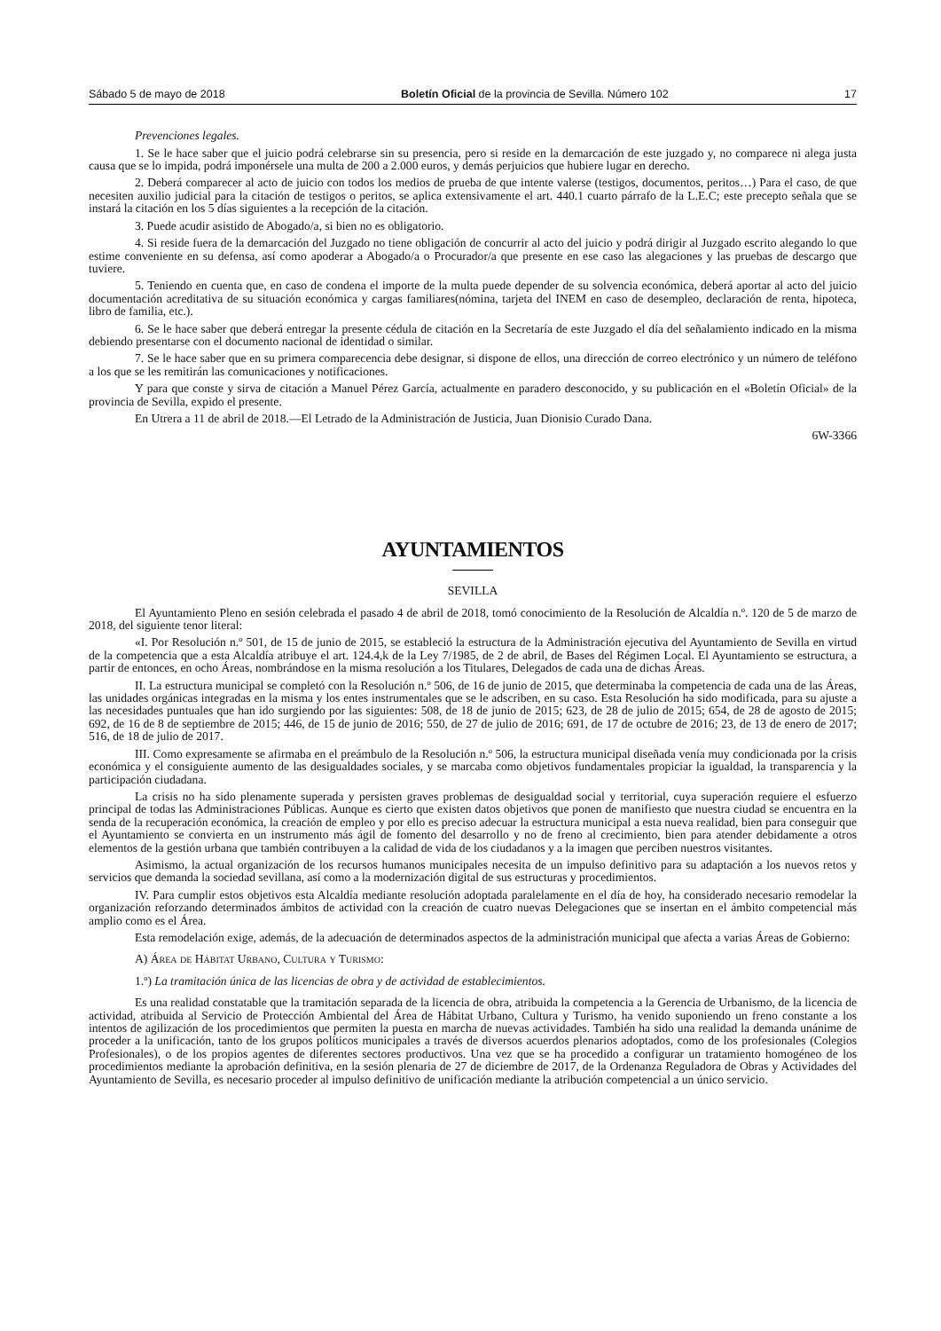Sábado 5 de mayo de 2018 Boletín Oficial de la provincia de Sevilla. Número 102 17
Prevenciones legales.
1. Se le hace saber que el juicio podrá celebrarse sin su presencia, pero si reside en la demarcación de este juzgado y, no comparece ni alega justa causa que se lo impida, podrá imponérsele una multa de 200 a 2.000 euros, y demás perjuicios que hubiere lugar en derecho.
2. Deberá comparecer al acto de juicio con todos los medios de prueba de que intente valerse (testigos, documentos, peritos…) Para el caso, de que necesiten auxilio judicial para la citación de testigos o peritos, se aplica extensivamente el art. 440.1 cuarto párrafo de la L.E.C; este precepto señala que se instará la citación en los 5 días siguientes a la recepción de la citación.
3. Puede acudir asistido de Abogado/a, si bien no es obligatorio.
4. Si reside fuera de la demarcación del Juzgado no tiene obligación de concurrir al acto del juicio y podrá dirigir al Juzgado escrito alegando lo que estime conveniente en su defensa, así como apoderar a Abogado/a o Procurador/a que presente en ese caso las alegaciones y las pruebas de descargo que tuviere.
5. Teniendo en cuenta que, en caso de condena el importe de la multa puede depender de su solvencia económica, deberá aportar al acto del juicio documentación acreditativa de su situación económica y cargas familiares(nómina, tarjeta del INEM en caso de desempleo, declaración de renta, hipoteca, libro de familia, etc.).
6. Se le hace saber que deberá entregar la presente cédula de citación en la Secretaría de este Juzgado el día del señalamiento indicado en la misma debiendo presentarse con el documento nacional de identidad o similar.
7. Se le hace saber que en su primera comparecencia debe designar, si dispone de ellos, una dirección de correo electrónico y un número de teléfono a los que se les remitirán las comunicaciones y notificaciones.
Y para que conste y sirva de citación a Manuel Pérez García, actualmente en paradero desconocido, y su publicación en el «Boletín Oficial» de la provincia de Sevilla, expido el presente.
En Utrera a 11 de abril de 2018.—El Letrado de la Administración de Justicia, Juan Dionisio Curado Dana.
6W-3366
AYUNTAMIENTOS
SEVILLA
El Ayuntamiento Pleno en sesión celebrada el pasado 4 de abril de 2018, tomó conocimiento de la Resolución de Alcaldía n.º. 120 de 5 de marzo de 2018, del siguiente tenor literal:
«I. Por Resolución n.º 501, de 15 de junio de 2015, se estableció la estructura de la Administración ejecutiva del Ayuntamiento de Sevilla en virtud de la competencia que a esta Alcaldía atribuye el art. 124.4,k de la Ley 7/1985, de 2 de abril, de Bases del Régimen Local. El Ayuntamiento se estructura, a partir de entonces, en ocho Áreas, nombrándose en la misma resolución a los Titulares, Delegados de cada una de dichas Áreas.
II. La estructura municipal se completó con la Resolución n.º 506, de 16 de junio de 2015, que determinaba la competencia de cada una de las Áreas, las unidades orgánicas integradas en la misma y los entes instrumentales que se le adscriben, en su caso. Esta Resolución ha sido modificada, para su ajuste a las necesidades puntuales que han ido surgiendo por las siguientes: 508, de 18 de junio de 2015; 623, de 28 de julio de 2015; 654, de 28 de agosto de 2015; 692, de 16 de 8 de septiembre de 2015; 446, de 15 de junio de 2016; 550, de 27 de julio de 2016; 691, de 17 de octubre de 2016; 23, de 13 de enero de 2017; 516, de 18 de julio de 2017.
III. Como expresamente se afirmaba en el preámbulo de la Resolución n.º 506, la estructura municipal diseñada venía muy condicionada por la crisis económica y el consiguiente aumento de las desigualdades sociales, y se marcaba como objetivos fundamentales propiciar la igualdad, la transparencia y la participación ciudadana.
La crisis no ha sido plenamente superada y persisten graves problemas de desigualdad social y territorial, cuya superación requiere el esfuerzo principal de todas las Administraciones Públicas. Aunque es cierto que existen datos objetivos que ponen de manifiesto que nuestra ciudad se encuentra en la senda de la recuperación económica, la creación de empleo y por ello es preciso adecuar la estructura municipal a esta nueva realidad, bien para conseguir que el Ayuntamiento se convierta en un instrumento más ágil de fomento del desarrollo y no de freno al crecimiento, bien para atender debidamente a otros elementos de la gestión urbana que también contribuyen a la calidad de vida de los ciudadanos y a la imagen que perciben nuestros visitantes.
Asimismo, la actual organización de los recursos humanos municipales necesita de un impulso definitivo para su adaptación a los nuevos retos y servicios que demanda la sociedad sevillana, así como a la modernización digital de sus estructuras y procedimientos.
IV. Para cumplir estos objetivos esta Alcaldía mediante resolución adoptada paralelamente en el día de hoy, ha considerado necesario remodelar la organización reforzando determinados ámbitos de actividad con la creación de cuatro nuevas Delegaciones que se insertan en el ámbito competencial más amplio como es el Área.
Esta remodelación exige, además, de la adecuación de determinados aspectos de la administración municipal que afecta a varias Áreas de Gobierno:
A) Área de Hábitat Urbano, Cultura y Turismo:
1.º) La tramitación única de las licencias de obra y de actividad de establecimientos.
Es una realidad constatable que la tramitación separada de la licencia de obra, atribuida la competencia a la Gerencia de Urbanismo, de la licencia de actividad, atribuida al Servicio de Protección Ambiental del Área de Hábitat Urbano, Cultura y Turismo, ha venido suponiendo un freno constante a los intentos de agilización de los procedimientos que permiten la puesta en marcha de nuevas actividades. También ha sido una realidad la demanda unánime de proceder a la unificación, tanto de los grupos políticos municipales a través de diversos acuerdos plenarios adoptados, como de los profesionales (Colegios Profesionales), o de los propios agentes de diferentes sectores productivos. Una vez que se ha procedido a configurar un tratamiento homogéneo de los procedimientos mediante la aprobación definitiva, en la sesión plenaria de 27 de diciembre de 2017, de la Ordenanza Reguladora de Obras y Actividades del Ayuntamiento de Sevilla, es necesario proceder al impulso definitivo de unificación mediante la atribución competencial a un único servicio.